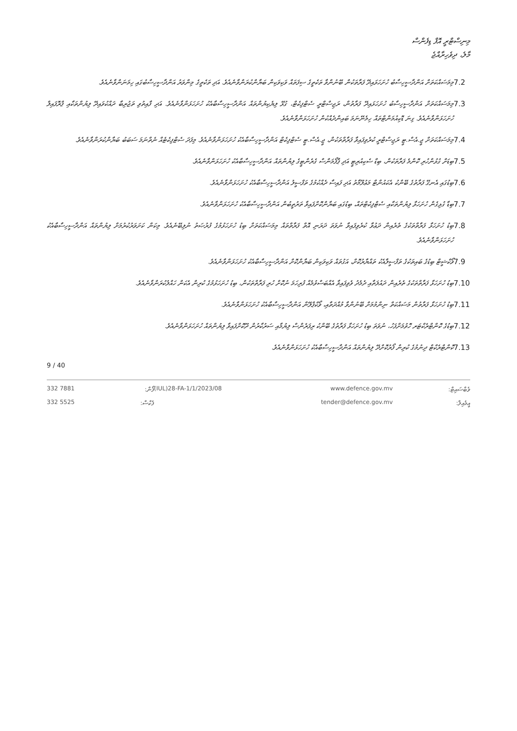މިނިސްޓްރީ އޮފް ޑިފެންސް
މާލެ، ދިވެހިރާއްޖެ
7.2
މިމަސައްކަތަށް އަންދާސީހިސާބު ހުށަހަޅައިދޭ ފަރާތަކުން ބޭނުންވާ ތަކެތީގެ ސިފަތައް ވަކިވަކިން ބަޔާންކުރަންވާނެއެވެ. އަދި ތަކެތީގެ މިންވަރު އަންދާސީހިސާބުގައި ހިމަނަންވާނެއެވެ.
7.3
މިމަސައްކަތަށް އަންދާސީހިސާބު ހުށަހަޅައިދޭ ފަރާތުން، ރަޖިސްޓްރީ ސެޓްފިކެޓް، ގުޅޭ ލިޔެކިޔުންތައް އަންދާސީހިސާބާއެކު ހުށަހަޅަންވާނެއެވެ. އަދި ފާއިތުވި ތަޖުރިބާ ދައްކުވައިދޭ ލިޔުންތަކާއި ޕްރޮފައިލް ހުށަހަޅަންވާނެއެވެ. ގިނަ ޑޮކިއުމަންޓްތައް ހިމެނޭނަމަ ބައިންދެއްކުން ހުށަހަޅަންވާނެއެވެ.
7.4
މިމަސައްކަތަށް ޖީ.އެސް.ޓީ ރަޖިސްޓްރީ ކުރެވިފައިވާ ފަރާތްތަކުން، ޖީ.އެސް.ޓީ ސެޓްފިކެޓް އަންދާސީހިސާބާއެކު ހުށަހަޅަންވާނެއެވެ. މިފަދަ ސެޓްފިކެޓެއް ނެތްނަމަ ސަބަބު ބަޔާންކުރަންވާނެއެވެ.
7.5
ބިޑަށް ގުޅުންހުރި ކޮންމެ ފަރާތަކުން، ބިޑް ސެކިއުރިޓީ އަދި ޕާފޯމަންސް ގެރެންޓީގެ ލިޔުންތައް އަންދާސީހިސާބާއެކު ހުށަހަޅަންވާނެއެވެ.
7.6
ބިޑުގައި އެނގޭ ފަރާތުގެ ބޭންކު އެކައުންޓް މަޢުލޫމާތު އަދި ފައިސާ ދެއްކުމުގެ ތަފްސީލު އަންދާސީހިސާބާއެކު ހުށަހަޅަންވާނެއެވެ.
7.7
ބިޑާ ގުޅިގެން ހުށަހަޅާ ލިޔުންތަކާއި ސެޓްފިކެޓްތައް، ބިޑުގައި ބަޔާންކޮށްފައިވާ ތަރުތީބުން އަންދާސީހިސާބާއެކު ހުށަހަޅަންވާނެއެވެ.
7.8
ބިޑު ހުށަހަޅާ ފަރާތްތަކުގެ ތެރެއިން ދަޢުވާ ކުރެވިފައިވާ ނުވަތަ ދަރަނި އޮތް ފަރާތްތައް މިމަސައްކަތަށް ބިޑު ހުށަހަޅުމުގެ ފުރުޞަތު ނުލިބޭނެއެވެ. މިކަން ކަށަވަރުކުރުމަށް ލިޔުންތައް އަންދާސީހިސާބާއެކު ހުށަހަޅަންވާނެއެވެ.
7.9
ވޯކްޝީޓް ބިޑުގެ ބައިތަކުގެ ތަފްސީލާއެކު ތައްޔާރުކޮށް، އަގުތައް ވަކިވަކިން ބަޔާންކޮށް އަންދާސީހިސާބާއެކު ހުށަހަޅަންވާނެއެވެ.
7.10
ބިޑު ހުށަހަޅާ ފަރާތްތަކުގެ ތެރެއިން ދައުލަތާއި ދެމެދު ވެވިފައިވާ އެއްބަސްވުމެއް ފުރިހަމަ ނުކޮށް ހުރި ފަރާތްތަކުން، ބިޑު ހުށަހަޅުމުގެ ކުރިން އެކަން ހައްލުކުރަންވާނެއެވެ.
7.11
ބިޑު ހުށަހަޅާ ފަރާތުން މަސައްކަތް ނިންމުމަށް ބޭނުންވާ މުއްދަތާއި، ވޯކްޕްލޭން އަންދާސީހިސާބާއެކު ހުށަހަޅަންވާނެއެވެ.
7.12
ބިޑުގެ ކޮންޓްރެކްޓަރ ހޮވުމަށްފަހު، ނުވަތަ ބިޑު ހުށަހަޅާ ފަރާތުގެ ބޭންކު ރިފަރެންސް ލިޔުމާއި ސަރުކާރުން ދޫކޮށްފައިވާ ލިޔުންތައް ހުށަހަޅަންވާނެއެވެ.
7.13
ކޮންޓްރެކްޓް ދިނުމުގެ ކުރިން ފޯރުކޮށްދޭ ލިޔުންތައް އަންދާސީހިސާބާއެކު ހުށަހަޅަންވާނެއެވެ.
9 / 40
332 7881
ފޯން:
(IUL)28-FA-1/1/2023/08
www.defence.gov.mv
ވެބްސައިޓް:
332 5525
ފެކްސް:
tender@defence.gov.mv
އީމެއިލް: